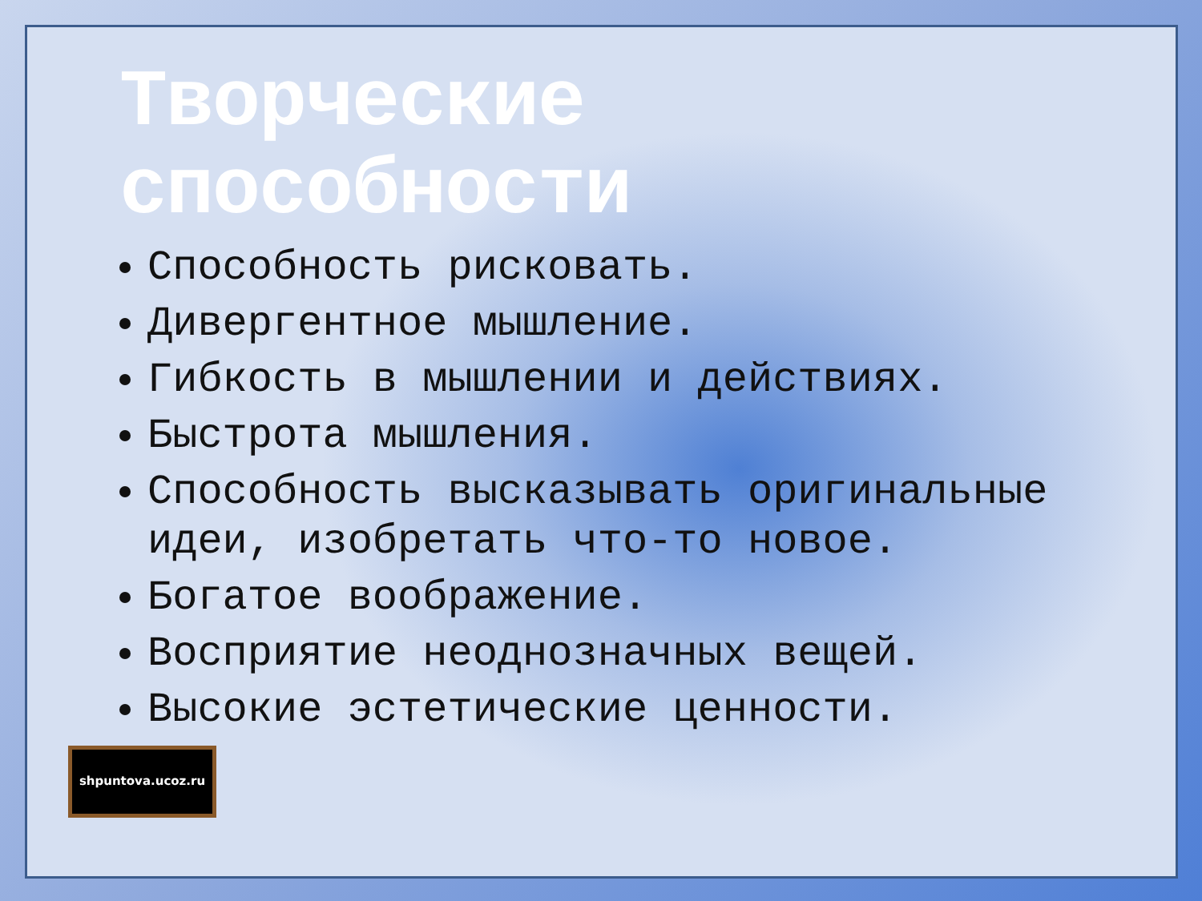Творческие способности
Способность рисковать.
Дивергентное мышление.
Гибкость в мышлении и действиях.
Быстрота мышления.
Способность высказывать оригинальные идеи, изобретать что-то новое.
Богатое воображение.
Восприятие неоднозначных вещей.
Высокие эстетические ценности.
shpuntova.ucoz.ru